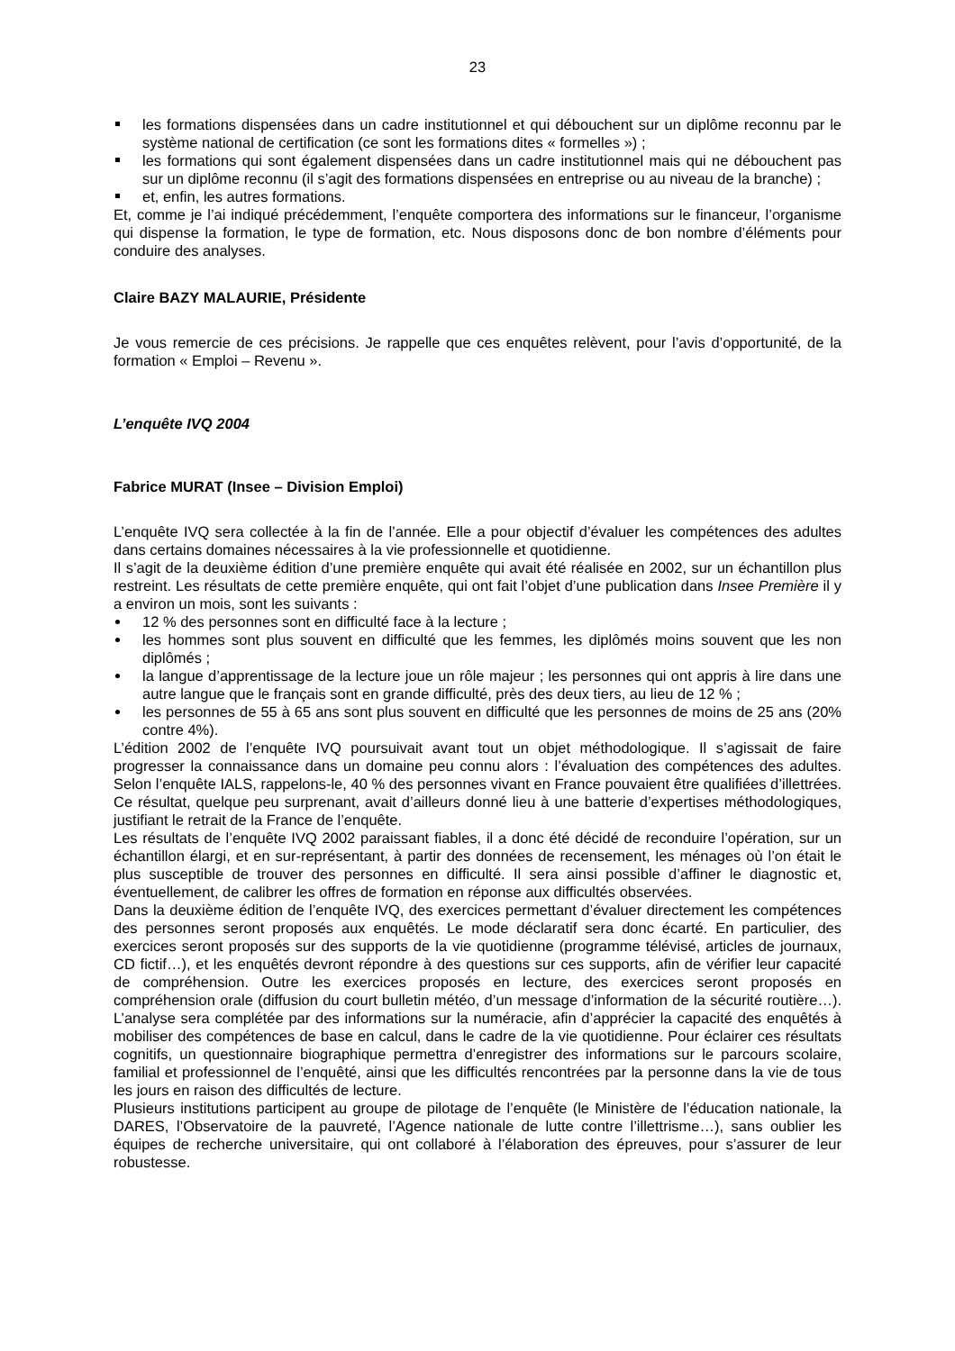23
les formations dispensées dans un cadre institutionnel et qui débouchent sur un diplôme reconnu par le système national de certification (ce sont les formations dites « formelles ») ;
les formations qui sont également dispensées dans un cadre institutionnel mais qui ne débouchent pas sur un diplôme reconnu (il s’agit des formations dispensées en entreprise ou au niveau de la branche) ;
et, enfin, les autres formations.
Et, comme je l’ai indiqué précédemment, l’enquête comportera des informations sur le financeur, l’organisme qui dispense la formation, le type de formation, etc. Nous disposons donc de bon nombre d’éléments pour conduire des analyses.
Claire BAZY MALAURIE, Présidente
Je vous remercie de ces précisions. Je rappelle que ces enquêtes relèvent, pour l’avis d’opportunité, de la formation « Emploi – Revenu ».
L’enquête IVQ 2004
Fabrice MURAT (Insee – Division Emploi)
L’enquête IVQ sera collectée à la fin de l’année. Elle a pour objectif d’évaluer les compétences des adultes dans certains domaines nécessaires à la vie professionnelle et quotidienne.
Il s’agit de la deuxième édition d’une première enquête qui avait été réalisée en 2002, sur un échantillon plus restreint. Les résultats de cette première enquête, qui ont fait l’objet d’une publication dans Insee Première il y a environ un mois, sont les suivants :
12 % des personnes sont en difficulté face à la lecture ;
les hommes sont plus souvent en difficulté que les femmes, les diplômés moins souvent que les non diplômés ;
la langue d’apprentissage de la lecture joue un rôle majeur ; les personnes qui ont appris à lire dans une autre langue que le français sont en grande difficulté, près des deux tiers, au lieu de 12 % ;
les personnes de 55 à 65 ans sont plus souvent en difficulté que les personnes de moins de 25 ans (20% contre 4%).
L’édition 2002 de l’enquête IVQ poursuivait avant tout un objet méthodologique. Il s’agissait de faire progresser la connaissance dans un domaine peu connu alors : l’évaluation des compétences des adultes. Selon l’enquête IALS, rappelons-le, 40 % des personnes vivant en France pouvaient être qualifiées d’illettrées. Ce résultat, quelque peu surprenant, avait d’ailleurs donné lieu à une batterie d’expertises méthodologiques, justifiant le retrait de la France de l’enquête.
Les résultats de l’enquête IVQ 2002 paraissant fiables, il a donc été décidé de reconduire l’opération, sur un échantillon élargi, et en sur-représentant, à partir des données de recensement, les ménages où l’on était le plus susceptible de trouver des personnes en difficulté. Il sera ainsi possible d’affiner le diagnostic et, éventuellement, de calibrer les offres de formation en réponse aux difficultés observées.
Dans la deuxième édition de l’enquête IVQ, des exercices permettant d’évaluer directement les compétences des personnes seront proposés aux enquêtés. Le mode déclaratif sera donc écarté. En particulier, des exercices seront proposés sur des supports de la vie quotidienne (programme télévisé, articles de journaux, CD fictif…), et les enquêtés devront répondre à des questions sur ces supports, afin de vérifier leur capacité de compréhension. Outre les exercices proposés en lecture, des exercices seront proposés en compréhension orale (diffusion du court bulletin météo, d’un message d’information de la sécurité routière…). L’analyse sera complétée par des informations sur la numéracie, afin d’apprécier la capacité des enquêtés à mobiliser des compétences de base en calcul, dans le cadre de la vie quotidienne. Pour éclairer ces résultats cognitifs, un questionnaire biographique permettra d’enregistrer des informations sur le parcours scolaire, familial et professionnel de l’enquêté, ainsi que les difficultés rencontrées par la personne dans la vie de tous les jours en raison des difficultés de lecture.
Plusieurs institutions participent au groupe de pilotage de l’enquête (le Ministère de l’éducation nationale, la DARES, l’Observatoire de la pauvreté, l’Agence nationale de lutte contre l’illettrisme…), sans oublier les équipes de recherche universitaire, qui ont collaboré à l’élaboration des épreuves, pour s’assurer de leur robustesse.